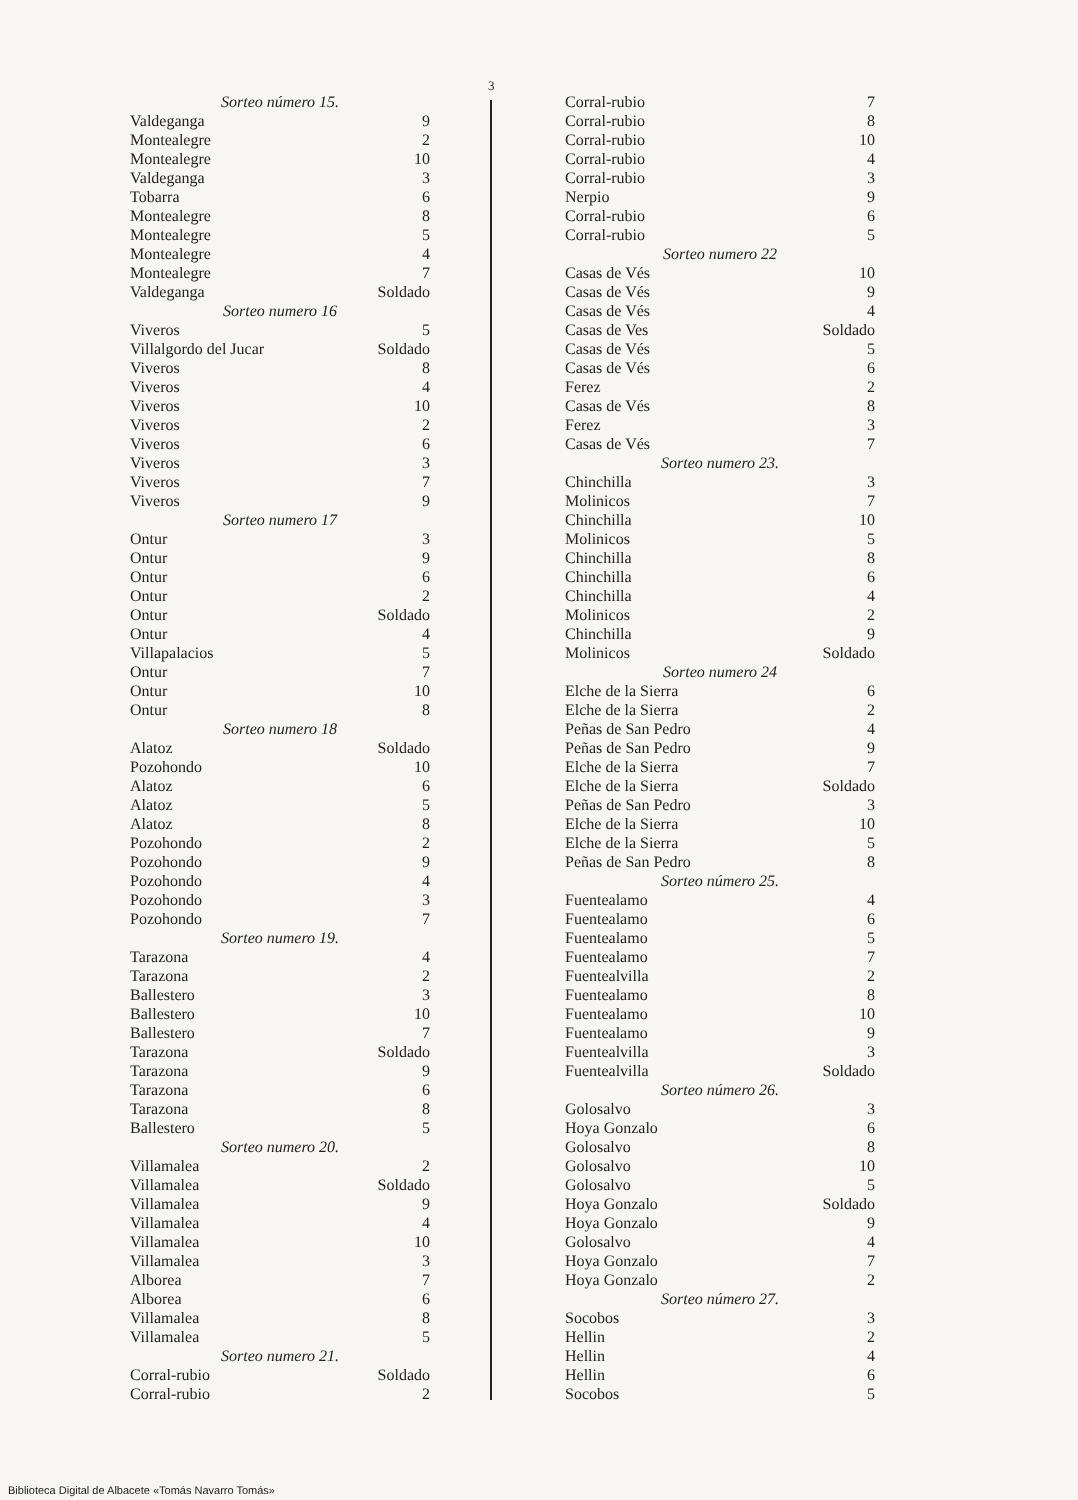3
| Sorteo número 15. | |
| Valdeganga | 9 |
| Montealegre | 2 |
| Montealegre | 10 |
| Valdeganga | 3 |
| Tobarra | 6 |
| Montealegre | 8 |
| Montealegre | 5 |
| Montealegre | 4 |
| Montealegre | 7 |
| Valdeganga | Soldado |
| Sorteo numero 16 | |
| Viveros | 5 |
| Villalgordo del Jucar | Soldado |
| Viveros | 8 |
| Viveros | 4 |
| Viveros | 10 |
| Viveros | 2 |
| Viveros | 6 |
| Viveros | 3 |
| Viveros | 7 |
| Viveros | 9 |
| Sorteo numero 17 | |
| Ontur | 3 |
| Ontur | 9 |
| Ontur | 6 |
| Ontur | 2 |
| Ontur | Soldado |
| Ontur | 4 |
| Villapalacios | 5 |
| Ontur | 7 |
| Ontur | 10 |
| Ontur | 8 |
| Sorteo numero 18 | |
| Alatoz | Soldado |
| Pozohondo | 10 |
| Alatoz | 6 |
| Alatoz | 5 |
| Alatoz | 8 |
| Pozohondo | 2 |
| Pozohondo | 9 |
| Pozohondo | 4 |
| Pozohondo | 3 |
| Pozohondo | 7 |
| Sorteo numero 19. | |
| Tarazona | 4 |
| Tarazona | 2 |
| Ballestero | 3 |
| Ballestero | 10 |
| Ballestero | 7 |
| Tarazona | Soldado |
| Tarazona | 9 |
| Tarazona | 6 |
| Tarazona | 8 |
| Ballestero | 5 |
| Sorteo numero 20. | |
| Villamalea | 2 |
| Villamalea | Soldado |
| Villamalea | 9 |
| Villamalea | 4 |
| Villamalea | 10 |
| Villamalea | 3 |
| Alborea | 7 |
| Alborea | 6 |
| Villamalea | 8 |
| Villamalea | 5 |
| Sorteo numero 21. | |
| Corral-rubio | Soldado |
| Corral-rubio | 2 |
| Corral-rubio | 7 |
| Corral-rubio | 8 |
| Corral-rubio | 10 |
| Corral-rubio | 4 |
| Corral-rubio | 3 |
| Nerpio | 9 |
| Corral-rubio | 6 |
| Corral-rubio | 5 |
| Sorteo numero 22 | |
| Casas de Vés | 10 |
| Casas de Vés | 9 |
| Casas de Vés | 4 |
| Casas de Ves | Soldado |
| Casas de Vés | 5 |
| Casas de Vés | 6 |
| Ferez | 2 |
| Casas de Vés | 8 |
| Ferez | 3 |
| Casas de Vés | 7 |
| Sorteo numero 23. | |
| Chinchilla | 3 |
| Molinicos | 7 |
| Chinchilla | 10 |
| Molinicos | 5 |
| Chinchilla | 8 |
| Chinchilla | 6 |
| Chinchilla | 4 |
| Molinicos | 2 |
| Chinchilla | 9 |
| Molinicos | Soldado |
| Sorteo numero 24 | |
| Elche de la Sierra | 6 |
| Elche de la Sierra | 2 |
| Peñas de San Pedro | 4 |
| Peñas de San Pedro | 9 |
| Elche de la Sierra | 7 |
| Elche de la Sierra | Soldado |
| Peñas de San Pedro | 3 |
| Elche de la Sierra | 10 |
| Elche de la Sierra | 5 |
| Peñas de San Pedro | 8 |
| Sorteo número 25. | |
| Fuentealamo | 4 |
| Fuentealamo | 6 |
| Fuentealamo | 5 |
| Fuentealamo | 7 |
| Fuentealvilla | 2 |
| Fuentealamo | 8 |
| Fuentealamo | 10 |
| Fuentealamo | 9 |
| Fuentealvilla | 3 |
| Fuentealvilla | Soldado |
| Sorteo número 26. | |
| Golosalvo | 3 |
| Hoya Gonzalo | 6 |
| Golosalvo | 8 |
| Golosalvo | 10 |
| Golosalvo | 5 |
| Hoya Gonzalo | Soldado |
| Hoya Gonzalo | 9 |
| Golosalvo | 4 |
| Hoya Gonzalo | 7 |
| Hoya Gonzalo | 2 |
| Sorteo número 27. | |
| Socobos | 3 |
| Hellin | 2 |
| Hellin | 4 |
| Hellin | 6 |
| Socobos | 5 |
Biblioteca Digital de Albacete «Tomás Navarro Tomás»